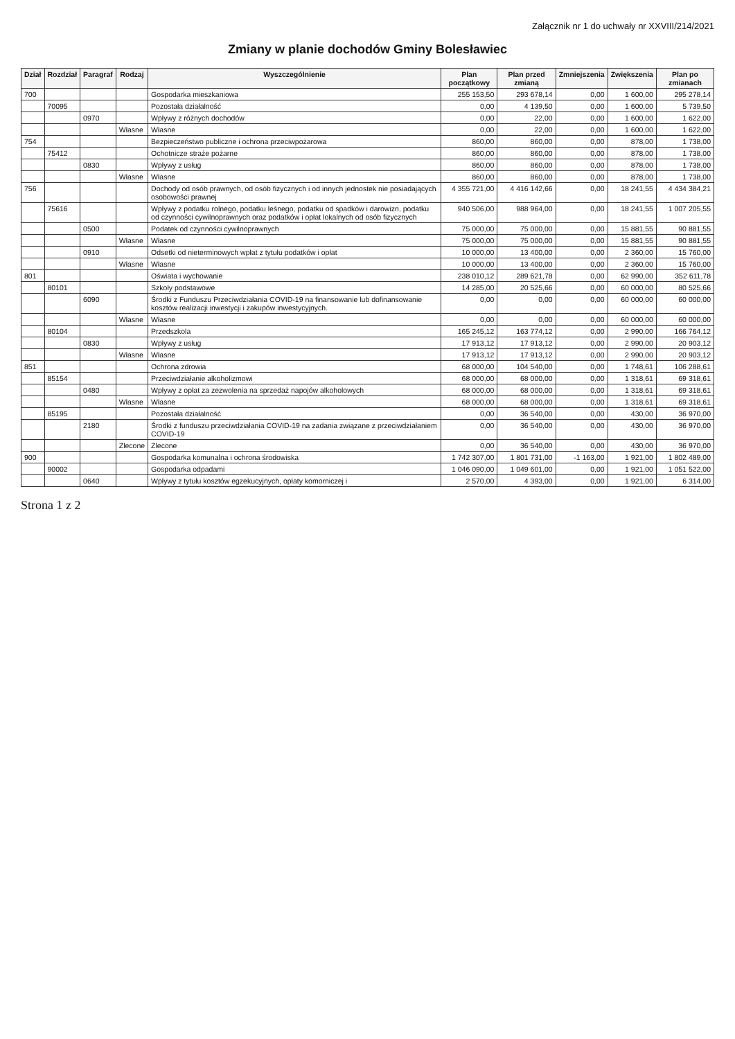Załącznik nr 1 do uchwały nr XXVIII/214/2021
Zmiany w planie dochodów Gminy Bolesławiec
| Dział | Rozdział | Paragraf | Rodzaj | Wyszczególnienie | Plan początkowy | Plan przed zmianą | Zmniejszenia | Zwiększenia | Plan po zmianach |
| --- | --- | --- | --- | --- | --- | --- | --- | --- | --- |
| 700 | | | | Gospodarka mieszkaniowa | 255 153,50 | 293 678,14 | 0,00 | 1 600,00 | 295 278,14 |
| | 70095 | | | Pozostała działalność | 0,00 | 4 139,50 | 0,00 | 1 600,00 | 5 739,50 |
| | | 0970 | | Wpływy z różnych dochodów | 0,00 | 22,00 | 0,00 | 1 600,00 | 1 622,00 |
| | | | Własne | Własne | 0,00 | 22,00 | 0,00 | 1 600,00 | 1 622,00 |
| 754 | | | | Bezpieczeństwo publiczne i ochrona przeciwpożarowa | 860,00 | 860,00 | 0,00 | 878,00 | 1 738,00 |
| | 75412 | | | Ochotnicze straże pożarne | 860,00 | 860,00 | 0,00 | 878,00 | 1 738,00 |
| | | 0830 | | Wpływy z usług | 860,00 | 860,00 | 0,00 | 878,00 | 1 738,00 |
| | | | Własne | Własne | 860,00 | 860,00 | 0,00 | 878,00 | 1 738,00 |
| 756 | | | | Dochody od osób prawnych, od osób fizycznych i od innych jednostek nie posiadających osobowości prawnej | 4 355 721,00 | 4 416 142,66 | 0,00 | 18 241,55 | 4 434 384,21 |
| | 75616 | | | Wpływy z podatku rolnego, podatku leśnego, podatku od spadków i darowizn, podatku od czynności cywilnoprawnych oraz podatków i opłat lokalnych od osób fizycznych | 940 506,00 | 988 964,00 | 0,00 | 18 241,55 | 1 007 205,55 |
| | | 0500 | | Podatek od czynności cywilnoprawnych | 75 000,00 | 75 000,00 | 0,00 | 15 881,55 | 90 881,55 |
| | | | Własne | Własne | 75 000,00 | 75 000,00 | 0,00 | 15 881,55 | 90 881,55 |
| | | 0910 | | Odsetki od nieterminowych wpłat z tytułu podatków i opłat | 10 000,00 | 13 400,00 | 0,00 | 2 360,00 | 15 760,00 |
| | | | Własne | Własne | 10 000,00 | 13 400,00 | 0,00 | 2 360,00 | 15 760,00 |
| 801 | | | | Oświata i wychowanie | 238 010,12 | 289 621,78 | 0,00 | 62 990,00 | 352 611,78 |
| | 80101 | | | Szkoły podstawowe | 14 285,00 | 20 525,66 | 0,00 | 60 000,00 | 80 525,66 |
| | | 6090 | | Środki z Funduszu Przeciwdziałania COVID-19 na finansowanie lub dofinansowanie kosztów realizacji inwestycji i zakupów inwestycyjnych. | 0,00 | 0,00 | 0,00 | 60 000,00 | 60 000,00 |
| | | | Własne | Własne | 0,00 | 0,00 | 0,00 | 60 000,00 | 60 000,00 |
| | 80104 | | | Przedszkola | 165 245,12 | 163 774,12 | 0,00 | 2 990,00 | 166 764,12 |
| | | 0830 | | Wpływy z usług | 17 913,12 | 17 913,12 | 0,00 | 2 990,00 | 20 903,12 |
| | | | Własne | Własne | 17 913,12 | 17 913,12 | 0,00 | 2 990,00 | 20 903,12 |
| 851 | | | | Ochrona zdrowia | 68 000,00 | 104 540,00 | 0,00 | 1 748,61 | 106 288,61 |
| | 85154 | | | Przeciwdziałanie alkoholizmowi | 68 000,00 | 68 000,00 | 0,00 | 1 318,61 | 69 318,61 |
| | | 0480 | | Wpływy z opłat za zezwolenia na sprzedaż napojów alkoholowych | 68 000,00 | 68 000,00 | 0,00 | 1 318,61 | 69 318,61 |
| | | | Własne | Własne | 68 000,00 | 68 000,00 | 0,00 | 1 318,61 | 69 318,61 |
| | 85195 | | | Pozostała działalność | 0,00 | 36 540,00 | 0,00 | 430,00 | 36 970,00 |
| | | 2180 | | Środki z funduszu przeciwdziałania COVID-19 na zadania związane z przeciwdziałaniem COVID-19 | 0,00 | 36 540,00 | 0,00 | 430,00 | 36 970,00 |
| | | | Zlecone | Zlecone | 0,00 | 36 540,00 | 0,00 | 430,00 | 36 970,00 |
| 900 | | | | Gospodarka komunalna i ochrona środowiska | 1 742 307,00 | 1 801 731,00 | -1 163,00 | 1 921,00 | 1 802 489,00 |
| | 90002 | | | Gospodarka odpadami | 1 046 090,00 | 1 049 601,00 | 0,00 | 1 921,00 | 1 051 522,00 |
| | | 0640 | | Wpływy z tytułu kosztów egzekucyjnych, opłaty komorniczej i | 2 570,00 | 4 393,00 | 0,00 | 1 921,00 | 6 314,00 |
Strona 1 z 2